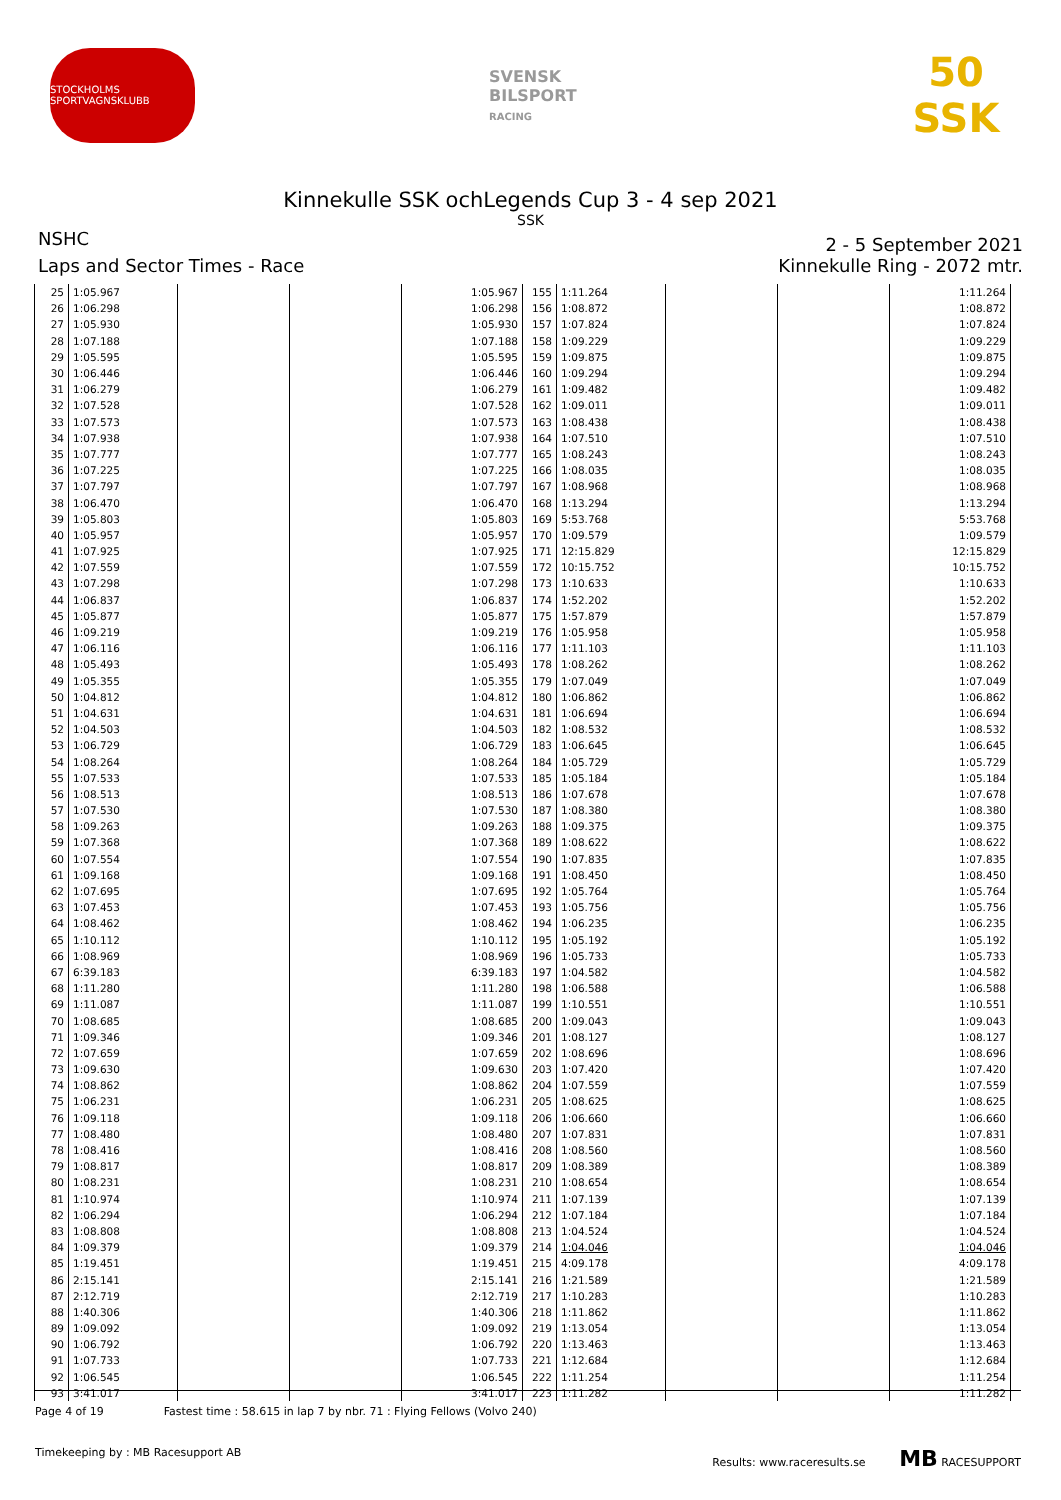STOCKHOLMS SPORTVAGNSKLUBB
SVENSK
BILSPORT
RACING
50 SSK
Kinnekulle SSK ochLegends Cup 3 - 4 sep 2021
SSK
NSHC
2 - 5 September 2021
Laps and Sector Times - Race Kinnekulle Ring - 2072 mtr.
| 25 | 1:05.967 | | | 1:05.967 | 155 | 1:11.264 | | | 1:11.264 |
| 26 | 1:06.298 | | | 1:06.298 | 156 | 1:08.872 | | | 1:08.872 |
| 27 | 1:05.930 | | | 1:05.930 | 157 | 1:07.824 | | | 1:07.824 |
| 28 | 1:07.188 | | | 1:07.188 | 158 | 1:09.229 | | | 1:09.229 |
| 29 | 1:05.595 | | | 1:05.595 | 159 | 1:09.875 | | | 1:09.875 |
| 30 | 1:06.446 | | | 1:06.446 | 160 | 1:09.294 | | | 1:09.294 |
| 31 | 1:06.279 | | | 1:06.279 | 161 | 1:09.482 | | | 1:09.482 |
| 32 | 1:07.528 | | | 1:07.528 | 162 | 1:09.011 | | | 1:09.011 |
| 33 | 1:07.573 | | | 1:07.573 | 163 | 1:08.438 | | | 1:08.438 |
| 34 | 1:07.938 | | | 1:07.938 | 164 | 1:07.510 | | | 1:07.510 |
| 35 | 1:07.777 | | | 1:07.777 | 165 | 1:08.243 | | | 1:08.243 |
| 36 | 1:07.225 | | | 1:07.225 | 166 | 1:08.035 | | | 1:08.035 |
| 37 | 1:07.797 | | | 1:07.797 | 167 | 1:08.968 | | | 1:08.968 |
| 38 | 1:06.470 | | | 1:06.470 | 168 | 1:13.294 | | | 1:13.294 |
| 39 | 1:05.803 | | | 1:05.803 | 169 | 5:53.768 | | | 5:53.768 |
| 40 | 1:05.957 | | | 1:05.957 | 170 | 1:09.579 | | | 1:09.579 |
| 41 | 1:07.925 | | | 1:07.925 | 171 | 12:15.829 | | | 12:15.829 |
| 42 | 1:07.559 | | | 1:07.559 | 172 | 10:15.752 | | | 10:15.752 |
| 43 | 1:07.298 | | | 1:07.298 | 173 | 1:10.633 | | | 1:10.633 |
| 44 | 1:06.837 | | | 1:06.837 | 174 | 1:52.202 | | | 1:52.202 |
| 45 | 1:05.877 | | | 1:05.877 | 175 | 1:57.879 | | | 1:57.879 |
| 46 | 1:09.219 | | | 1:09.219 | 176 | 1:05.958 | | | 1:05.958 |
| 47 | 1:06.116 | | | 1:06.116 | 177 | 1:11.103 | | | 1:11.103 |
| 48 | 1:05.493 | | | 1:05.493 | 178 | 1:08.262 | | | 1:08.262 |
| 49 | 1:05.355 | | | 1:05.355 | 179 | 1:07.049 | | | 1:07.049 |
| 50 | 1:04.812 | | | 1:04.812 | 180 | 1:06.862 | | | 1:06.862 |
| 51 | 1:04.631 | | | 1:04.631 | 181 | 1:06.694 | | | 1:06.694 |
| 52 | 1:04.503 | | | 1:04.503 | 182 | 1:08.532 | | | 1:08.532 |
| 53 | 1:06.729 | | | 1:06.729 | 183 | 1:06.645 | | | 1:06.645 |
| 54 | 1:08.264 | | | 1:08.264 | 184 | 1:05.729 | | | 1:05.729 |
| 55 | 1:07.533 | | | 1:07.533 | 185 | 1:05.184 | | | 1:05.184 |
| 56 | 1:08.513 | | | 1:08.513 | 186 | 1:07.678 | | | 1:07.678 |
| 57 | 1:07.530 | | | 1:07.530 | 187 | 1:08.380 | | | 1:08.380 |
| 58 | 1:09.263 | | | 1:09.263 | 188 | 1:09.375 | | | 1:09.375 |
| 59 | 1:07.368 | | | 1:07.368 | 189 | 1:08.622 | | | 1:08.622 |
| 60 | 1:07.554 | | | 1:07.554 | 190 | 1:07.835 | | | 1:07.835 |
| 61 | 1:09.168 | | | 1:09.168 | 191 | 1:08.450 | | | 1:08.450 |
| 62 | 1:07.695 | | | 1:07.695 | 192 | 1:05.764 | | | 1:05.764 |
| 63 | 1:07.453 | | | 1:07.453 | 193 | 1:05.756 | | | 1:05.756 |
| 64 | 1:08.462 | | | 1:08.462 | 194 | 1:06.235 | | | 1:06.235 |
| 65 | 1:10.112 | | | 1:10.112 | 195 | 1:05.192 | | | 1:05.192 |
| 66 | 1:08.969 | | | 1:08.969 | 196 | 1:05.733 | | | 1:05.733 |
| 67 | 6:39.183 | | | 6:39.183 | 197 | 1:04.582 | | | 1:04.582 |
| 68 | 1:11.280 | | | 1:11.280 | 198 | 1:06.588 | | | 1:06.588 |
| 69 | 1:11.087 | | | 1:11.087 | 199 | 1:10.551 | | | 1:10.551 |
| 70 | 1:08.685 | | | 1:08.685 | 200 | 1:09.043 | | | 1:09.043 |
| 71 | 1:09.346 | | | 1:09.346 | 201 | 1:08.127 | | | 1:08.127 |
| 72 | 1:07.659 | | | 1:07.659 | 202 | 1:08.696 | | | 1:08.696 |
| 73 | 1:09.630 | | | 1:09.630 | 203 | 1:07.420 | | | 1:07.420 |
| 74 | 1:08.862 | | | 1:08.862 | 204 | 1:07.559 | | | 1:07.559 |
| 75 | 1:06.231 | | | 1:06.231 | 205 | 1:08.625 | | | 1:08.625 |
| 76 | 1:09.118 | | | 1:09.118 | 206 | 1:06.660 | | | 1:06.660 |
| 77 | 1:08.480 | | | 1:08.480 | 207 | 1:07.831 | | | 1:07.831 |
| 78 | 1:08.416 | | | 1:08.416 | 208 | 1:08.560 | | | 1:08.560 |
| 79 | 1:08.817 | | | 1:08.817 | 209 | 1:08.389 | | | 1:08.389 |
| 80 | 1:08.231 | | | 1:08.231 | 210 | 1:08.654 | | | 1:08.654 |
| 81 | 1:10.974 | | | 1:10.974 | 211 | 1:07.139 | | | 1:07.139 |
| 82 | 1:06.294 | | | 1:06.294 | 212 | 1:07.184 | | | 1:07.184 |
| 83 | 1:08.808 | | | 1:08.808 | 213 | 1:04.524 | | | 1:04.524 |
| 84 | 1:09.379 | | | 1:09.379 | 214 | 1:04.046 | | | 1:04.046 |
| 85 | 1:19.451 | | | 1:19.451 | 215 | 4:09.178 | | | 4:09.178 |
| 86 | 2:15.141 | | | 2:15.141 | 216 | 1:21.589 | | | 1:21.589 |
| 87 | 2:12.719 | | | 2:12.719 | 217 | 1:10.283 | | | 1:10.283 |
| 88 | 1:40.306 | | | 1:40.306 | 218 | 1:11.862 | | | 1:11.862 |
| 89 | 1:09.092 | | | 1:09.092 | 219 | 1:13.054 | | | 1:13.054 |
| 90 | 1:06.792 | | | 1:06.792 | 220 | 1:13.463 | | | 1:13.463 |
| 91 | 1:07.733 | | | 1:07.733 | 221 | 1:12.684 | | | 1:12.684 |
| 92 | 1:06.545 | | | 1:06.545 | 222 | 1:11.254 | | | 1:11.254 |
| 93 | 3:41.017 | | | 3:41.017 | 223 | 1:11.282 | | | 1:11.282 |
Page 4 of 19 Fastest time : 58.615 in lap 7 by nbr. 71 : Flying Fellows (Volvo 240)
Timekeeping by : MB Racesupport AB Results: www.raceresults.se MB RACESUPPORT